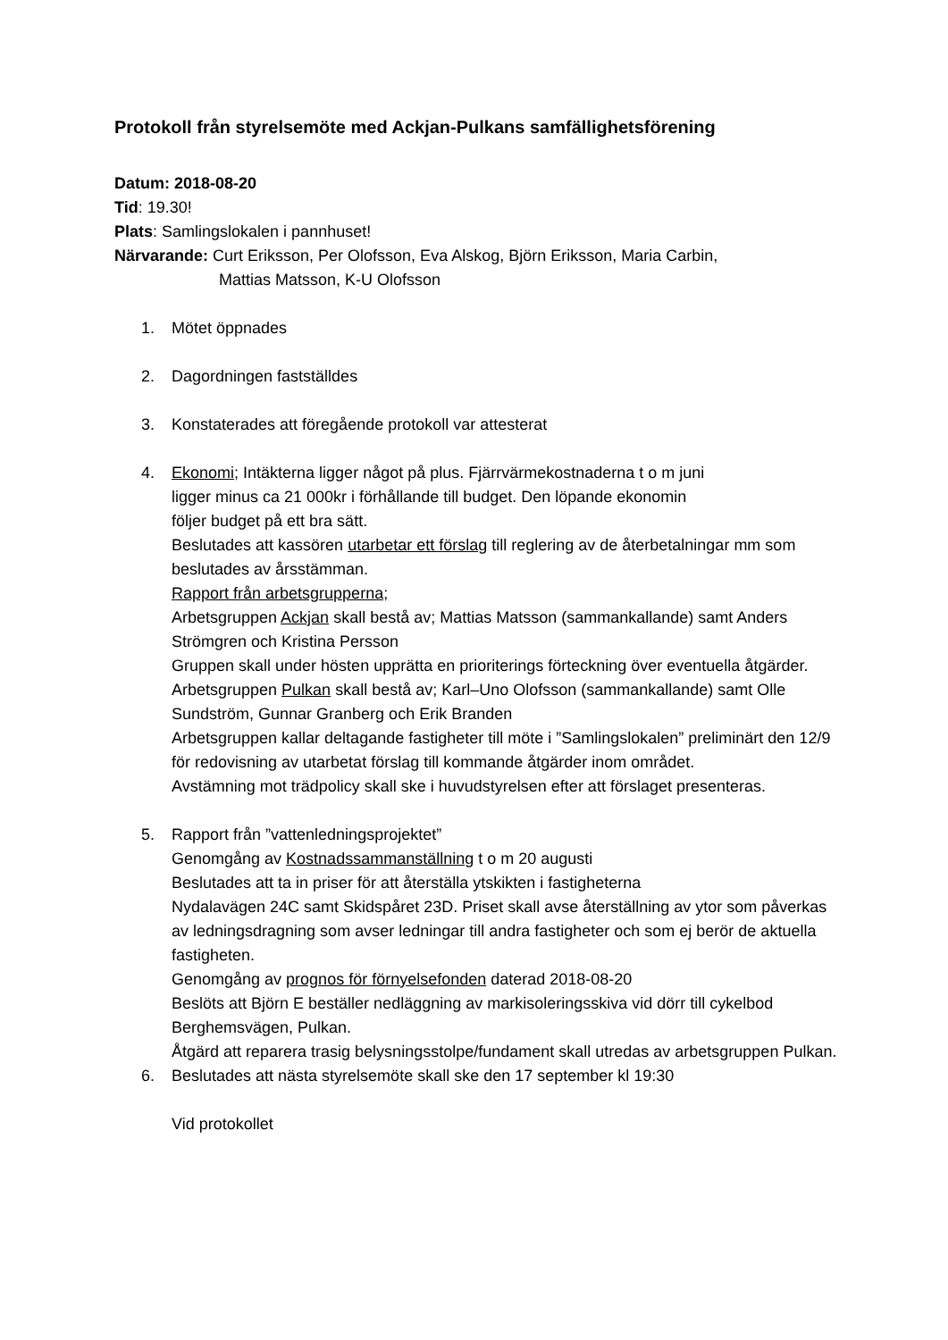Protokoll från styrelsemöte med Ackjan-Pulkans samfällighetsförening
Datum: 2018-08-20
Tid: 19.30!
Plats: Samlingslokalen i pannhuset!
Närvarande: Curt Eriksson, Per Olofsson, Eva Alskog, Björn Eriksson, Maria Carbin,
Mattias Matsson, K-U Olofsson
1. Mötet öppnades
2. Dagordningen fastställdes
3. Konstaterades att föregående protokoll var attesterat
4. Ekonomi; Intäkterna ligger något på plus. Fjärrvärmekostnaderna t o m juni
ligger minus ca 21 000kr i förhållande till budget. Den löpande ekonomin
följer budget på ett bra sätt.
Beslutades att kassören utarbetar ett förslag till reglering av de återbetalningar mm som beslutades av årsstämman.
Rapport från arbetsgrupperna;
Arbetsgruppen Ackjan skall bestå av; Mattias Matsson (sammankallande) samt Anders Strömgren och Kristina Persson
Gruppen skall under hösten upprätta en prioriterings förteckning över eventuella åtgärder.
Arbetsgruppen Pulkan skall bestå av; Karl–Uno Olofsson (sammankallande) samt Olle Sundström, Gunnar Granberg och Erik Branden
Arbetsgruppen kallar deltagande fastigheter till möte i ”Samlingslokalen” preliminärt den 12/9 för redovisning av utarbetat förslag till kommande åtgärder inom området.
Avstämning mot trädpolicy skall ske i huvudstyrelsen efter att förslaget presenteras.
5. Rapport från ”vattenledningsprojektet”
Genomgång av Kostnadssammanställning t o m 20 augusti
Beslutades att ta in priser för att återställa ytskikten i fastigheterna
Nydalavägen 24C samt Skidspåret 23D. Priset skall avse återställning av ytor som påverkas av ledningsdragning som avser ledningar till andra fastigheter och som ej berör de aktuella fastigheten.
Genomgång av prognos för förnyelsefonden daterad 2018-08-20
Beslöts att Björn E beställer nedläggning av markisoleringsskiva vid dörr till cykelbod Berghemsvägen, Pulkan.
Åtgärd att reparera trasig belysningsstolpe/fundament skall utredas av arbetsgruppen Pulkan.
6. Beslutades att nästa styrelsemöte skall ske den 17 september kl 19:30
Vid protokollet